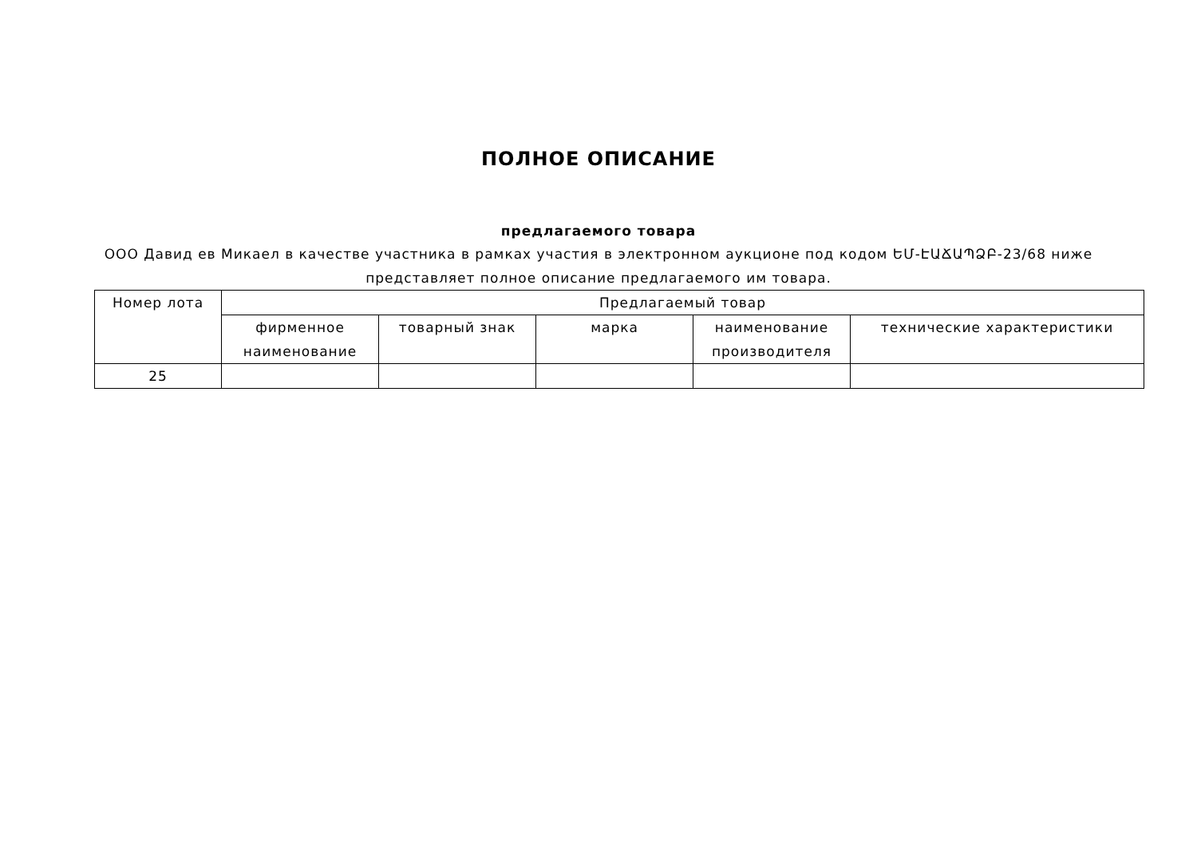ПОЛНОЕ ОПИСАНИЕ
предлагаемого товара
ООО Давид ев Микаел в качестве участника в рамках участия в электронном аукционе под кодом ԵՄ-ԷԱՃԱՊՁԲ-23/68 ниже представляет полное описание предлагаемого им товара.
| Номер лота | Предлагаемый товар | | | | |
| --- | --- | --- | --- | --- | --- |
| | фирменное наименование | товарный знак | марка | наименование производителя | технические характеристики |
| 25 | | | | | |